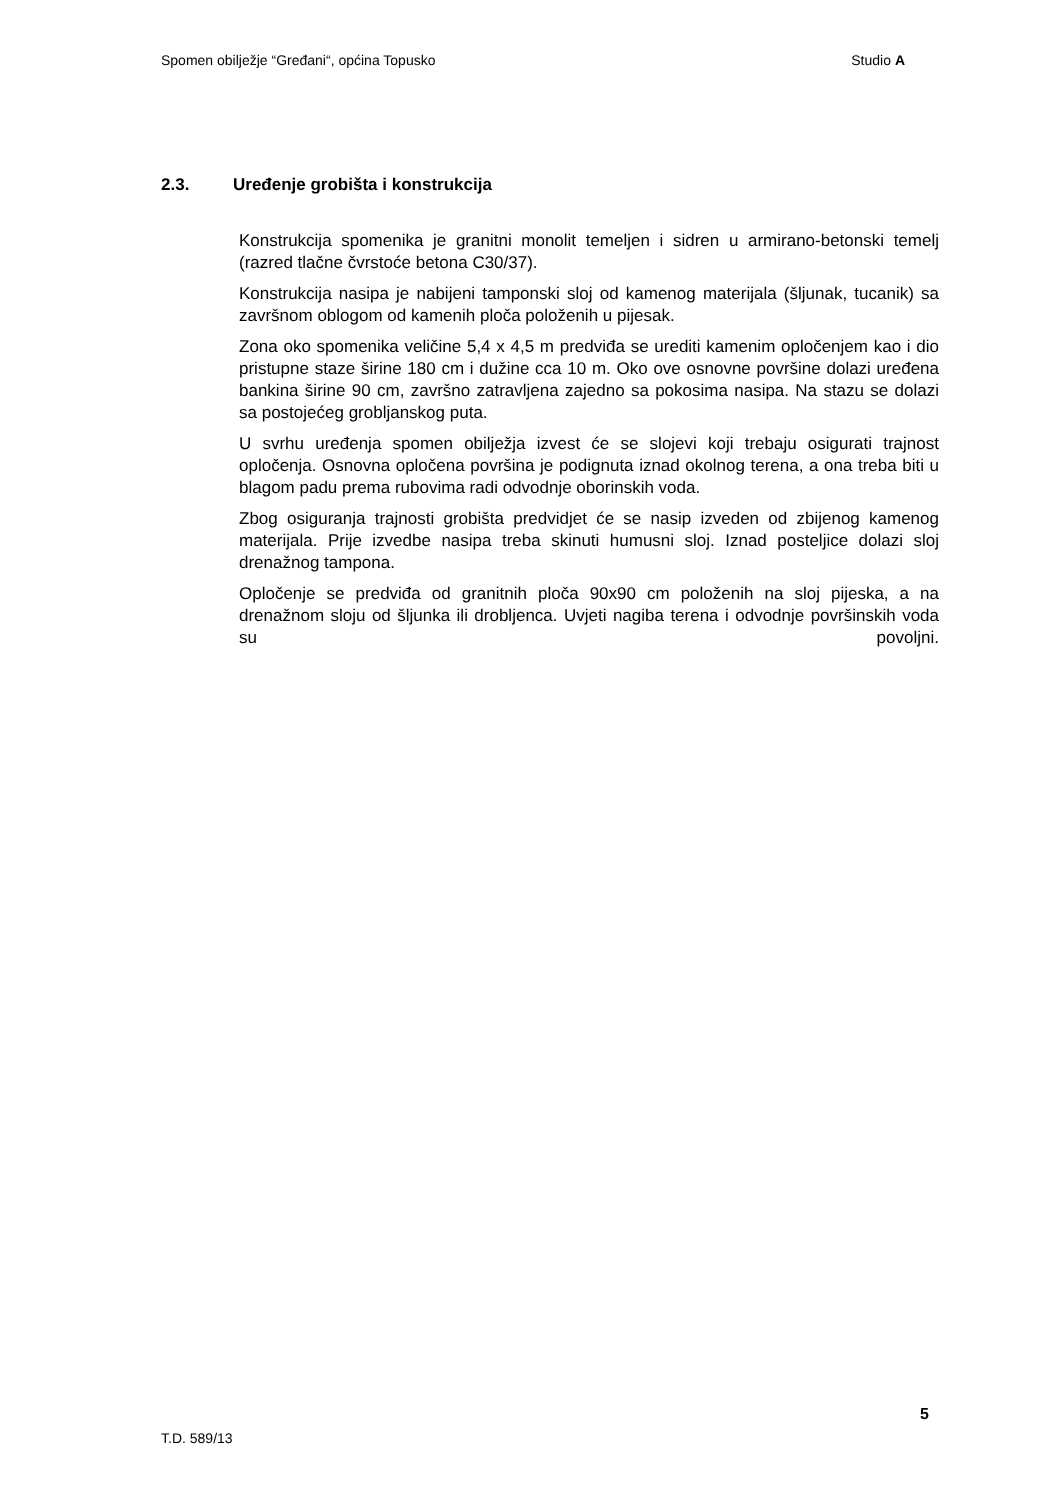Spomen obilježje “Gređani“, općina Topusko Studio A
2.3. Uređenje grobišta i konstrukcija
Konstrukcija spomenika je granitni monolit temeljen i sidren u armirano-betonski temelj (razred tlačne čvrstoće betona C30/37).
Konstrukcija nasipa je nabijeni tamponski sloj od kamenog materijala (šljunak, tucanik) sa završnom oblogom od kamenih ploča položenih u pijesak.
Zona oko spomenika veličine 5,4 x 4,5 m predviđa se urediti kamenim opločenjem kao i dio pristupne staze širine 180 cm i dužine cca 10 m. Oko ove osnovne površine dolazi uređena bankina širine 90 cm, završno zatravljena zajedno sa pokosima nasipa. Na stazu se dolazi sa postojećeg grobljanskog puta.
U svrhu uređenja spomen obilježja izvest će se slojevi koji trebaju osigurati trajnost opločenja. Osnovna opločena površina je podignuta iznad okolnog terena, a ona treba biti u blagom padu prema rubovima radi odvodnje oborinskih voda.
Zbog osiguranja trajnosti grobišta predvidjet će se nasip izveden od zbijenog kamenog materijala. Prije izvedbe nasipa treba skinuti humusni sloj. Iznad posteljice dolazi sloj drenažnog tampona.
Opločenje se predviđa od granitnih ploča 90x90 cm položenih na sloj pijeska, a na drenažnom sloju od šljunka ili drobljenca. Uvjeti nagiba terena i odvodnje površinskih voda su povoljni.
5
T.D. 589/13